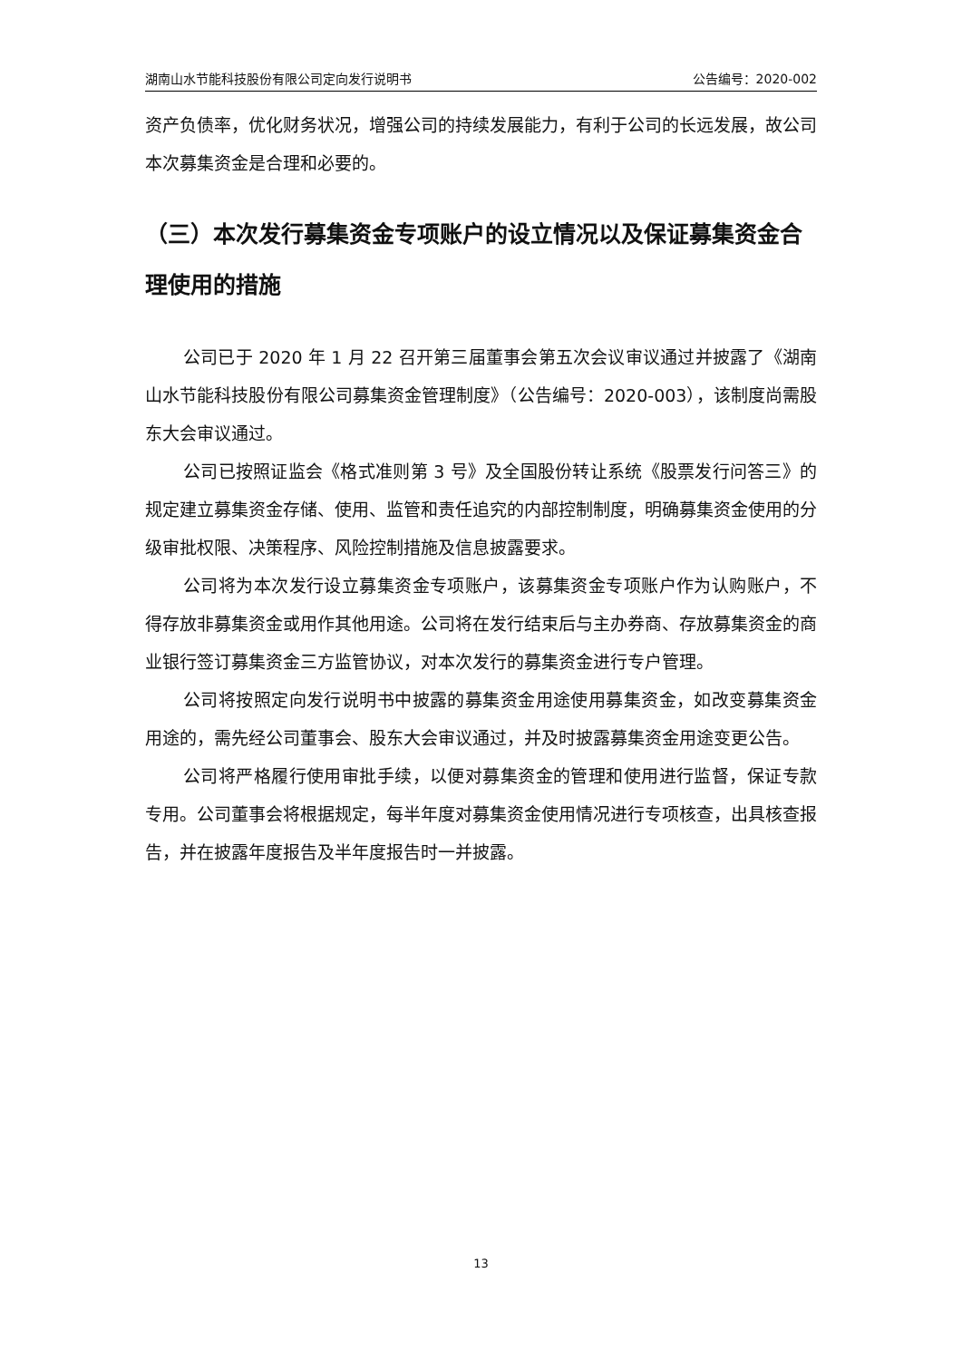湖南山水节能科技股份有限公司定向发行说明书 公告编号：2020-002
资产负债率，优化财务状况，增强公司的持续发展能力，有利于公司的长远发展，故公司本次募集资金是合理和必要的。
（三）本次发行募集资金专项账户的设立情况以及保证募集资金合理使用的措施
公司已于 2020 年 1 月 22 召开第三届董事会第五次会议审议通过并披露了《湖南山水节能科技股份有限公司募集资金管理制度》（公告编号：2020-003），该制度尚需股东大会审议通过。
公司已按照证监会《格式准则第 3 号》及全国股份转让系统《股票发行问答三》的规定建立募集资金存储、使用、监管和责任追究的内部控制制度，明确募集资金使用的分级审批权限、决策程序、风险控制措施及信息披露要求。
公司将为本次发行设立募集资金专项账户，该募集资金专项账户作为认购账户，不得存放非募集资金或用作其他用途。公司将在发行结束后与主办券商、存放募集资金的商业银行签订募集资金三方监管协议，对本次发行的募集资金进行专户管理。
公司将按照定向发行说明书中披露的募集资金用途使用募集资金，如改变募集资金用途的，需先经公司董事会、股东大会审议通过，并及时披露募集资金用途变更公告。
公司将严格履行使用审批手续，以便对募集资金的管理和使用进行监督，保证专款专用。公司董事会将根据规定，每半年度对募集资金使用情况进行专项核查，出具核查报告，并在披露年度报告及半年度报告时一并披露。
13